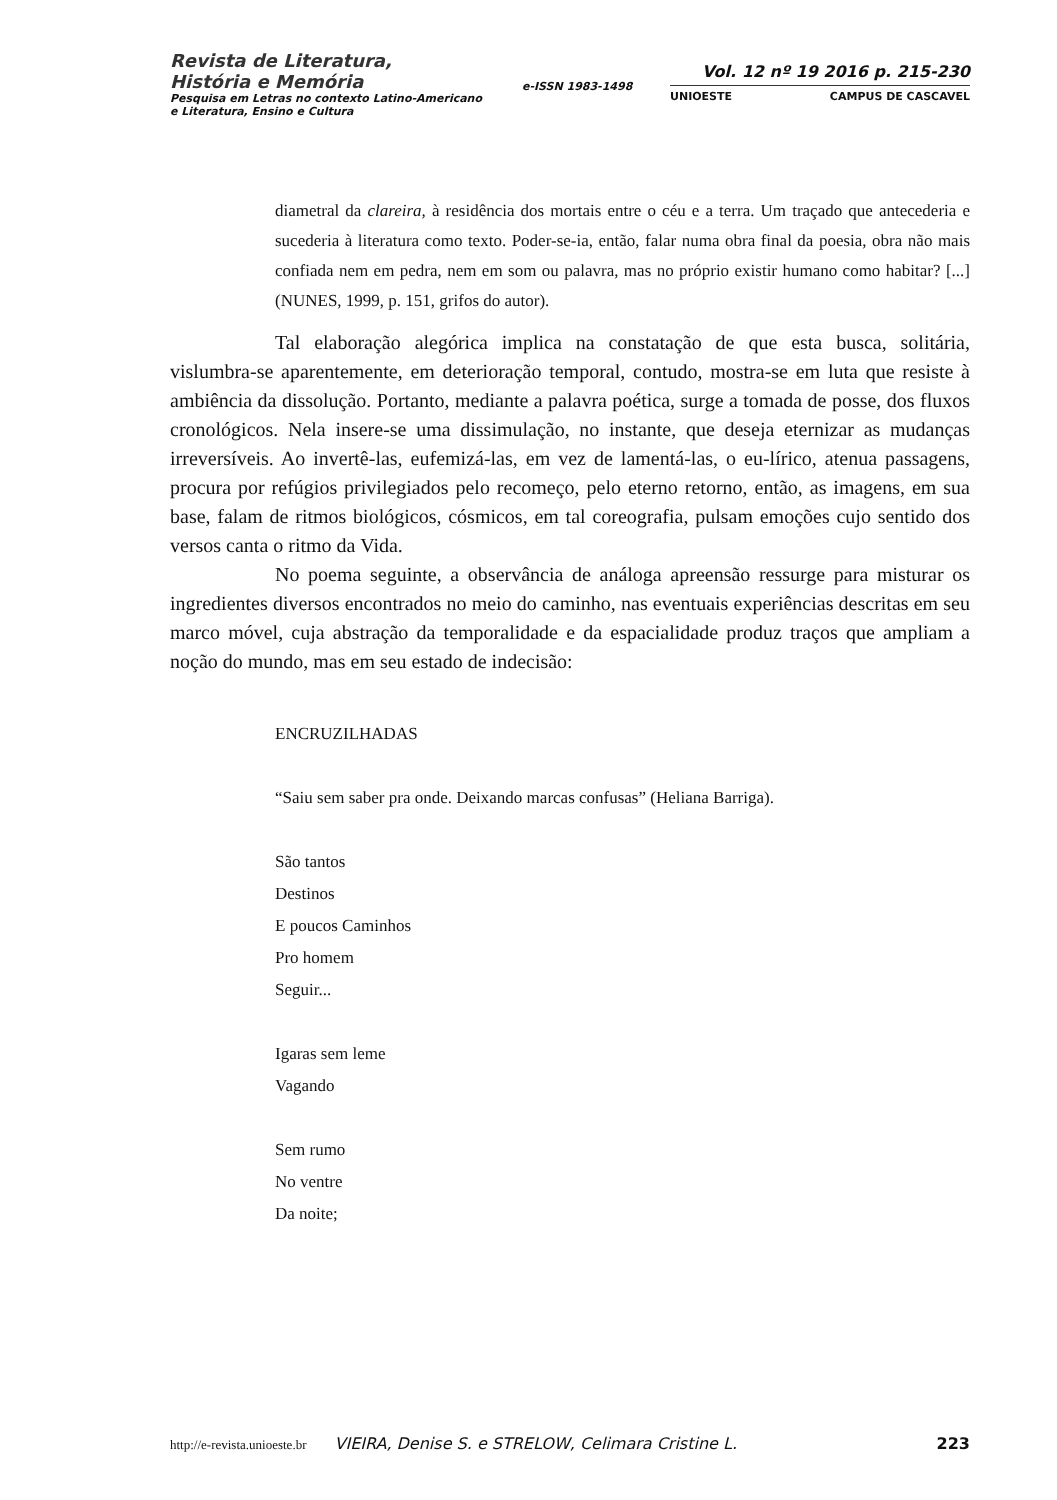Revista de Literatura,
História e Memória
Pesquisa em Letras no contexto Latino-Americano
e Literatura, Ensino e Cultura
e-ISSN 1983-1498
Vol. 12 nº 19 2016 p. 215-230
UNIOESTE CAMPUS DE CASCAVEL
diametral da clareira, à residência dos mortais entre o céu e a terra. Um traçado que antecederia e sucederia à literatura como texto. Poder-se-ia, então, falar numa obra final da poesia, obra não mais confiada nem em pedra, nem em som ou palavra, mas no próprio existir humano como habitar? [...] (NUNES, 1999, p. 151, grifos do autor).
Tal elaboração alegórica implica na constatação de que esta busca, solitária, vislumbra-se aparentemente, em deterioração temporal, contudo, mostra-se em luta que resiste à ambiência da dissolução. Portanto, mediante a palavra poética, surge a tomada de posse, dos fluxos cronológicos. Nela insere-se uma dissimulação, no instante, que deseja eternizar as mudanças irreversíveis. Ao invertê-las, eufemizá-las, em vez de lamentá-las, o eu-lírico, atenua passagens, procura por refúgios privilegiados pelo recomeço, pelo eterno retorno, então, as imagens, em sua base, falam de ritmos biológicos, cósmicos, em tal coreografia, pulsam emoções cujo sentido dos versos canta o ritmo da Vida.
No poema seguinte, a observância de análoga apreensão ressurge para misturar os ingredientes diversos encontrados no meio do caminho, nas eventuais experiências descritas em seu marco móvel, cuja abstração da temporalidade e da espacialidade produz traços que ampliam a noção do mundo, mas em seu estado de indecisão:
ENCRUZILHADAS
“Saiu sem saber pra onde. Deixando marcas confusas” (Heliana Barriga).
São tantos
Destinos
E poucos Caminhos
Pro homem
Seguir...
Igaras sem leme
Vagando
Sem rumo
No ventre
Da noite;
http://e-revista.unioeste.br VIEIRA, Denise S. e STRELOW, Celimara Cristine L. 223